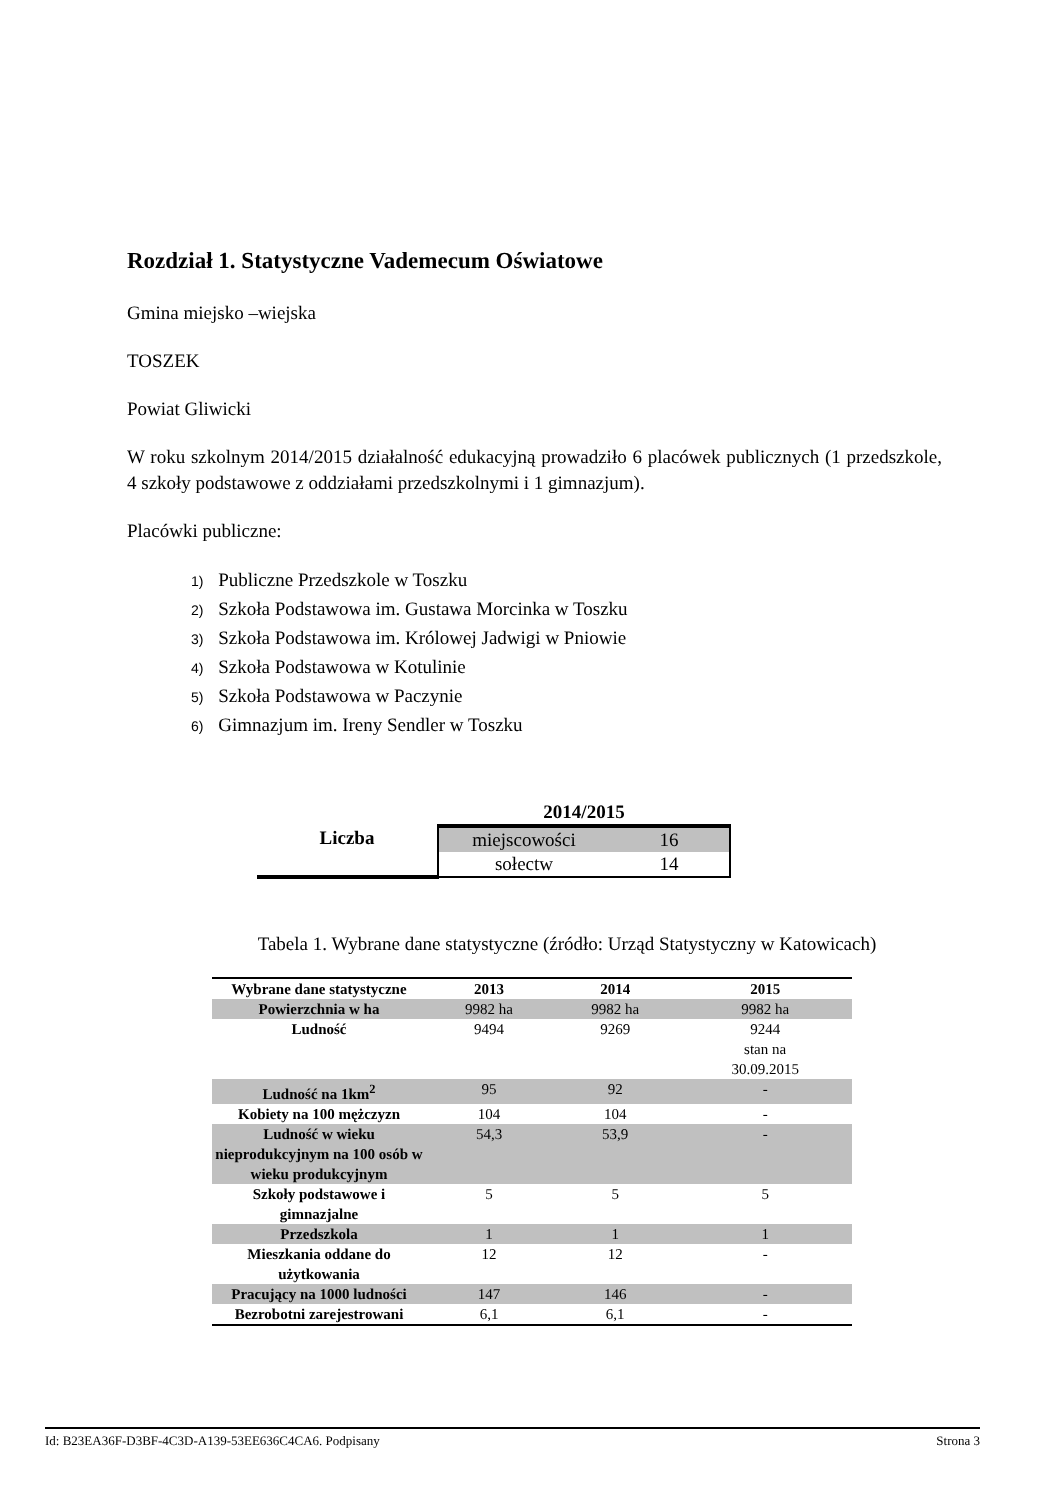Rozdział 1. Statystyczne Vademecum Oświatowe
Gmina miejsko –wiejska
TOSZEK
Powiat Gliwicki
W roku szkolnym 2014/2015 działalność edukacyjną prowadziło 6 placówek publicznych (1 przedszkole, 4 szkoły podstawowe z oddziałami przedszkolnymi i 1 gimnazjum).
Placówki publiczne:
1) Publiczne Przedszkole w Toszku
2) Szkoła Podstawowa im. Gustawa Morcinka w Toszku
3) Szkoła Podstawowa im. Królowej Jadwigi w Pniowie
4) Szkoła Podstawowa w Kotulinie
5) Szkoła Podstawowa w Paczynie
6) Gimnazjum im. Ireny Sendler w Toszku
| | 2014/2015 | |
| Liczba | miejscowości | 16 |
| | sołectw | 14 |
Tabela 1. Wybrane dane statystyczne (źródło: Urząd Statystyczny w Katowicach)
| Wybrane dane statystyczne | 2013 | 2014 | 2015 |
| --- | --- | --- | --- |
| Powierzchnia w ha | 9982 ha | 9982 ha | 9982 ha |
| Ludność | 9494 | 9269 | 9244 stan na 30.09.2015 |
| Ludność na 1km<sup>2</sup> | 95 | 92 | - |
| Kobiety na 100 mężczyzn | 104 | 104 | - |
| Ludność w wieku nieprodukcyjnym na 100 osób w wieku produkcyjnym | 54,3 | 53,9 | - |
| Szkoły podstawowe i gimnazjalne | 5 | 5 | 5 |
| Przedszkola | 1 | 1 | 1 |
| Mieszkania oddane do użytkowania | 12 | 12 | - |
| Pracujący na 1000 ludności | 147 | 146 | - |
| Bezrobotni zarejestrowani | 6,1 | 6,1 | - |
Id: B23EA36F-D3BF-4C3D-A139-53EE636C4CA6. Podpisany Strona 3